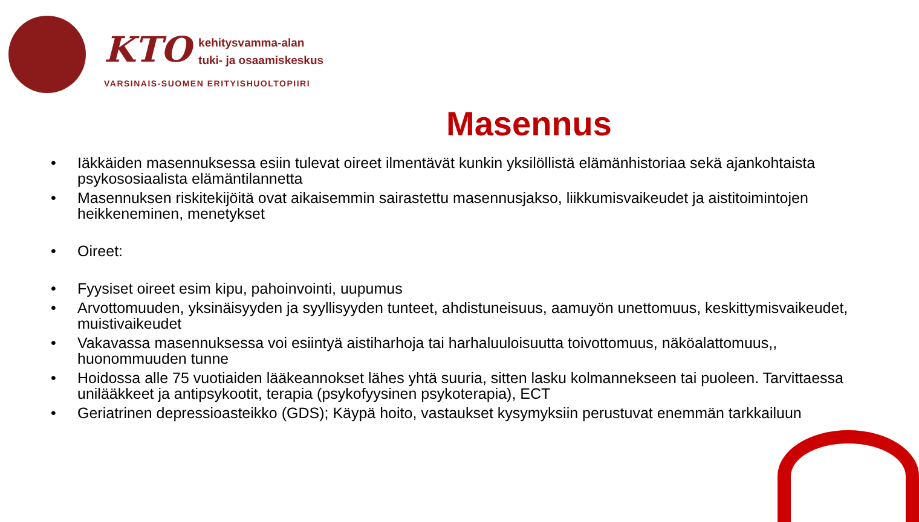KTO kehitysvamma-alan
tuki- ja osaamiskeskus
VARSINAIS-SUOMEN ERITYISHUOLTOPIIRI
Masennus
• Iäkkäiden masennuksessa esiin tulevat oireet ilmentävät kunkin yksilöllistä elämänhistoriaa sekä ajankohtaista psykososiaalista elämäntilannetta
• Masennuksen riskitekijöitä ovat aikaisemmin sairastettu masennusjakso, liikkumisvaikeudet ja aistitoimintojen heikkeneminen, menetykset
• Oireet:
• Fyysiset oireet esim kipu, pahoinvointi, uupumus
• Arvottomuuden, yksinäisyyden ja syyllisyyden tunteet, ahdistuneisuus, aamuyön unettomuus, keskittymisvaikeudet, muistivaikeudet
• Vakavassa masennuksessa voi esiintyä aistiharhoja tai harhaluuloisuutta toivottomuus, näköalattomuus,, huonommuuden tunne
• Hoidossa alle 75 vuotiaiden lääkeannokset lähes yhtä suuria, sitten lasku kolmannekseen tai puoleen. Tarvittaessa unilääkkeet ja antipsykootit, terapia (psykofyysinen psykoterapia), ECT
• Geriatrinen depressioasteikko (GDS); Käypä hoito, vastaukset kysymyksiin perustuvat enemmän tarkkailuun